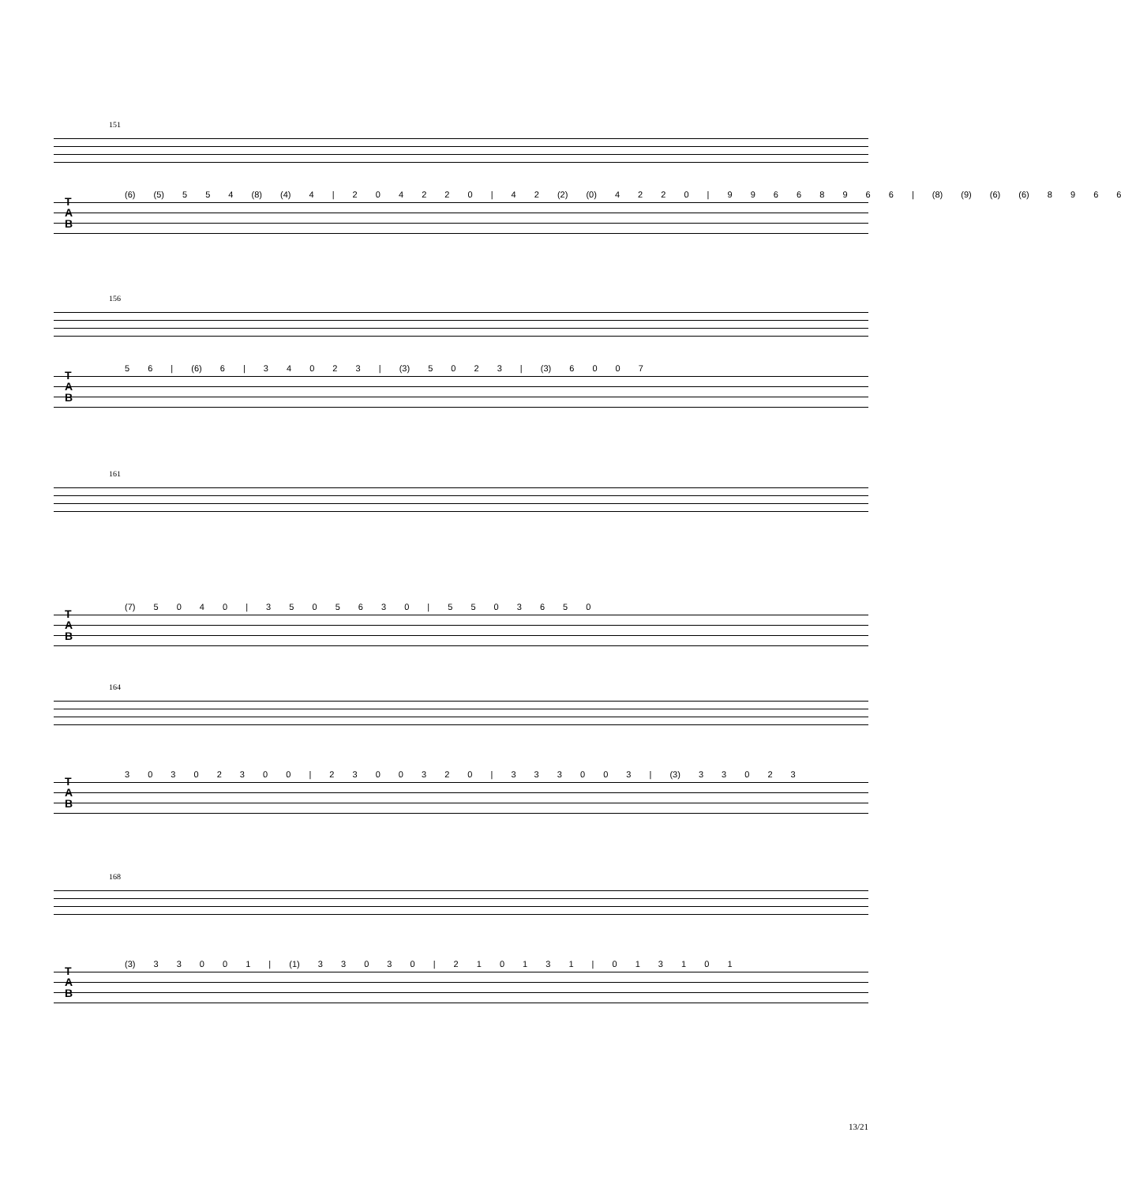151
T
A
B
(6) (5) 5 5 4 (8) (4) 4 | 2 0 4 2 2 0 | 4 2 (2) (0) 4 2 2 0 | 9 9 6 6 8 9 6 6 | (8) (9) (6) (6) 8 9 6 6
156
T
A
B
5 6 | (6) 6 | 3 4 0 2 3 | (3) 5 0 2 3 | (3) 6 0 0 7
161
T
A
B
(7) 5 0 4 0 | 3 5 0 5 6 3 0 | 5 5 0 3 6 5 0
164
T
A
B
3 0 3 0 2 3 0 0 | 2 3 0 0 3 2 0 | 3 3 3 0 0 3 | (3) 3 3 0 2 3
168
T
A
B
(3) 3 3 0 0 1 | (1) 3 3 0 3 0 | 2 1 0 1 3 1 | 0 1 3 1 0 1
13/21